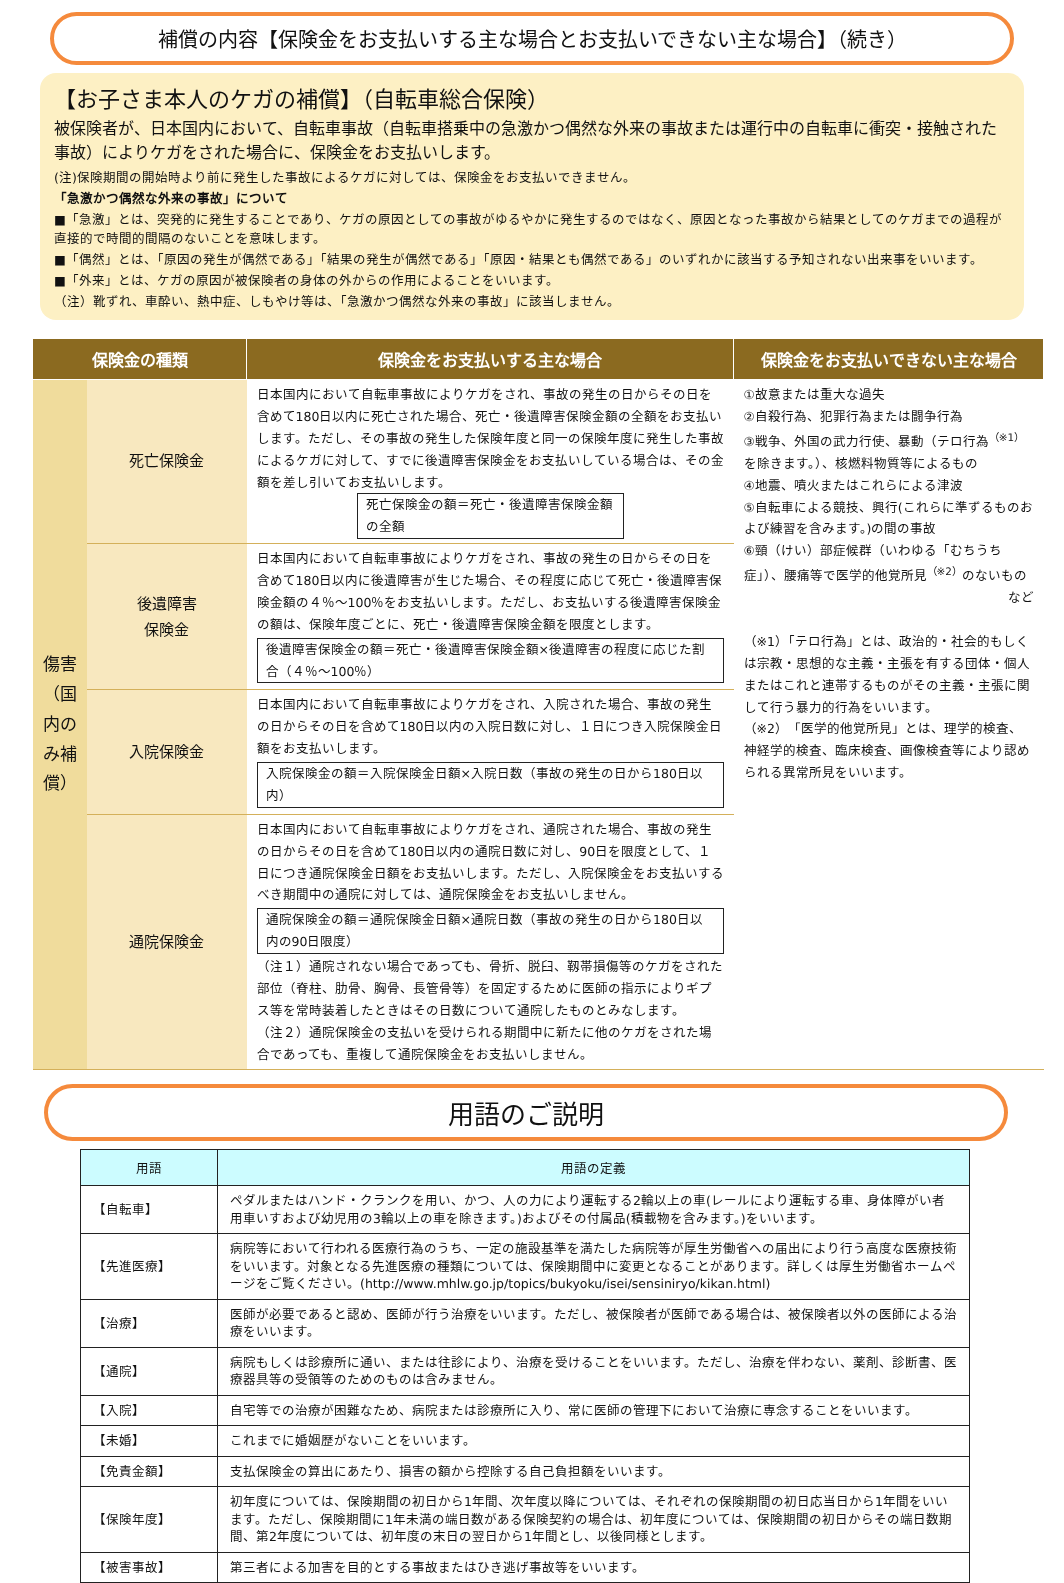補償の内容【保険金をお支払いする主な場合とお支払いできない主な場合】（続き）
【お子さま本人のケガの補償】（自転車総合保険）
被保険者が、日本国内において、自転車事故（自転車搭乗中の急激かつ偶然な外来の事故または運行中の自転車に衝突・接触された事故）によりケガをされた場合に、保険金をお支払いします。
(注)保険期間の開始時より前に発生した事故によるケガに対しては、保険金をお支払いできません。
「急激かつ偶然な外来の事故」について
■「急激」とは、突発的に発生することであり、ケガの原因としての事故がゆるやかに発生するのではなく、原因となった事故から結果としてのケガまでの過程が直接的で時間的間隔のないことを意味します。
■「偶然」とは、「原因の発生が偶然である」「結果の発生が偶然である」「原因・結果とも偶然である」のいずれかに該当する予知されない出来事をいいます。
■「外来」とは、ケガの原因が被保険者の身体の外からの作用によることをいいます。
（注）靴ずれ、車酔い、熱中症、しもやけ等は、「急激かつ偶然な外来の事故」に該当しません。
| 保険金の種類 | | 保険金をお支払いする主な場合 | 保険金をお支払いできない主な場合 |
| --- | --- | --- | --- |
| 傷害（国内のみ補償） | 死亡保険金 | 日本国内において自転車事故によりケガをされ、事故の発生の日からその日を含めて180日以内に死亡された場合、死亡・後遺障害保険金額の全額をお支払いします。ただし、その事故の発生した保険年度と同一の保険年度に発生した事故によるケガに対して、すでに後遺障害保険金をお支払いしている場合は、その金額を差し引いてお支払いします。 死亡保険金の額＝死亡・後遺障害保険金額の全額 | ①故意または重大な過失 ②自殺行為、犯罪行為または闘争行為 ③戦争、外国の武力行使、暴動（テロ行為<sup>（※1）</sup>を除きます。）、核燃料物質等によるもの ④地震、噴火またはこれらによる津波 ⑤自転車による競技、興行(これらに準ずるものおよび練習を含みます。)の間の事故 ⑥頸（けい）部症候群（いわゆる「むちうち症」）、腰痛等で医学的他覚所見<sup>（※2）</sup>のないもの など （※1）「テロ行為」とは、政治的・社会的もしくは宗教・思想的な主義・主張を有する団体・個人またはこれと連帯するものがその主義・主張に関して行う暴力的行為をいいます。 （※2）「医学的他覚所見」とは、理学的検査、神経学的検査、臨床検査、画像検査等により認められる異常所見をいいます。 |
| | 後遺障害 保険金 | 日本国内において自転車事故によりケガをされ、事故の発生の日からその日を含めて180日以内に後遺障害が生じた場合、その程度に応じて死亡・後遺障害保険金額の４％～100％をお支払いします。ただし、お支払いする後遺障害保険金の額は、保険年度ごとに、死亡・後遺障害保険金額を限度とします。 後遺障害保険金の額＝死亡・後遺障害保険金額×後遺障害の程度に応じた割合（４％～100％） | |
| | 入院保険金 | 日本国内において自転車事故によりケガをされ、入院された場合、事故の発生の日からその日を含めて180日以内の入院日数に対し、１日につき入院保険金日額をお支払いします。 入院保険金の額＝入院保険金日額×入院日数（事故の発生の日から180日以内） | |
| | 通院保険金 | 日本国内において自転車事故によりケガをされ、通院された場合、事故の発生の日からその日を含めて180日以内の通院日数に対し、90日を限度として、１日につき通院保険金日額をお支払いします。ただし、入院保険金をお支払いするべき期間中の通院に対しては、通院保険金をお支払いしません。 通院保険金の額＝通院保険金日額×通院日数（事故の発生の日から180日以内の90日限度） （注１）通院されない場合であっても、骨折、脱臼、靱帯損傷等のケガをされた部位（脊柱、肋骨、胸骨、長管骨等）を固定するために医師の指示によりギプス等を常時装着したときはその日数について通院したものとみなします。 （注２）通院保険金の支払いを受けられる期間中に新たに他のケガをされた場合であっても、重複して通院保険金をお支払いしません。 | |
用語のご説明
| 用語 | 用語の定義 |
| --- | --- |
| 【自転車】 | ペダルまたはハンド・クランクを用い、かつ、人の力により運転する2輪以上の車(レールにより運転する車、身体障がい者用車いすおよび幼児用の3輪以上の車を除きます。)およびその付属品(積載物を含みます。)をいいます。 |
| 【先進医療】 | 病院等において行われる医療行為のうち、一定の施設基準を満たした病院等が厚生労働省への届出により行う高度な医療技術をいいます。対象となる先進医療の種類については、保険期間中に変更となることがあります。詳しくは厚生労働省ホームページをご覧ください。(http://www.mhlw.go.jp/topics/bukyoku/isei/sensiniryo/kikan.html) |
| 【治療】 | 医師が必要であると認め、医師が行う治療をいいます。ただし、被保険者が医師である場合は、被保険者以外の医師による治療をいいます。 |
| 【通院】 | 病院もしくは診療所に通い、または往診により、治療を受けることをいいます。ただし、治療を伴わない、薬剤、診断書、医療器具等の受領等のためのものは含みません。 |
| 【入院】 | 自宅等での治療が困難なため、病院または診療所に入り、常に医師の管理下において治療に専念することをいいます。 |
| 【未婚】 | これまでに婚姻歴がないことをいいます。 |
| 【免責金額】 | 支払保険金の算出にあたり、損害の額から控除する自己負担額をいいます。 |
| 【保険年度】 | 初年度については、保険期間の初日から1年間、次年度以降については、それぞれの保険期間の初日応当日から1年間をいいます。ただし、保険期間に1年未満の端日数がある保険契約の場合は、初年度については、保険期間の初日からその端日数期間、第2年度については、初年度の末日の翌日から1年間とし、以後同様とします。 |
| 【被害事故】 | 第三者による加害を目的とする事故またはひき逃げ事故等をいいます。 |